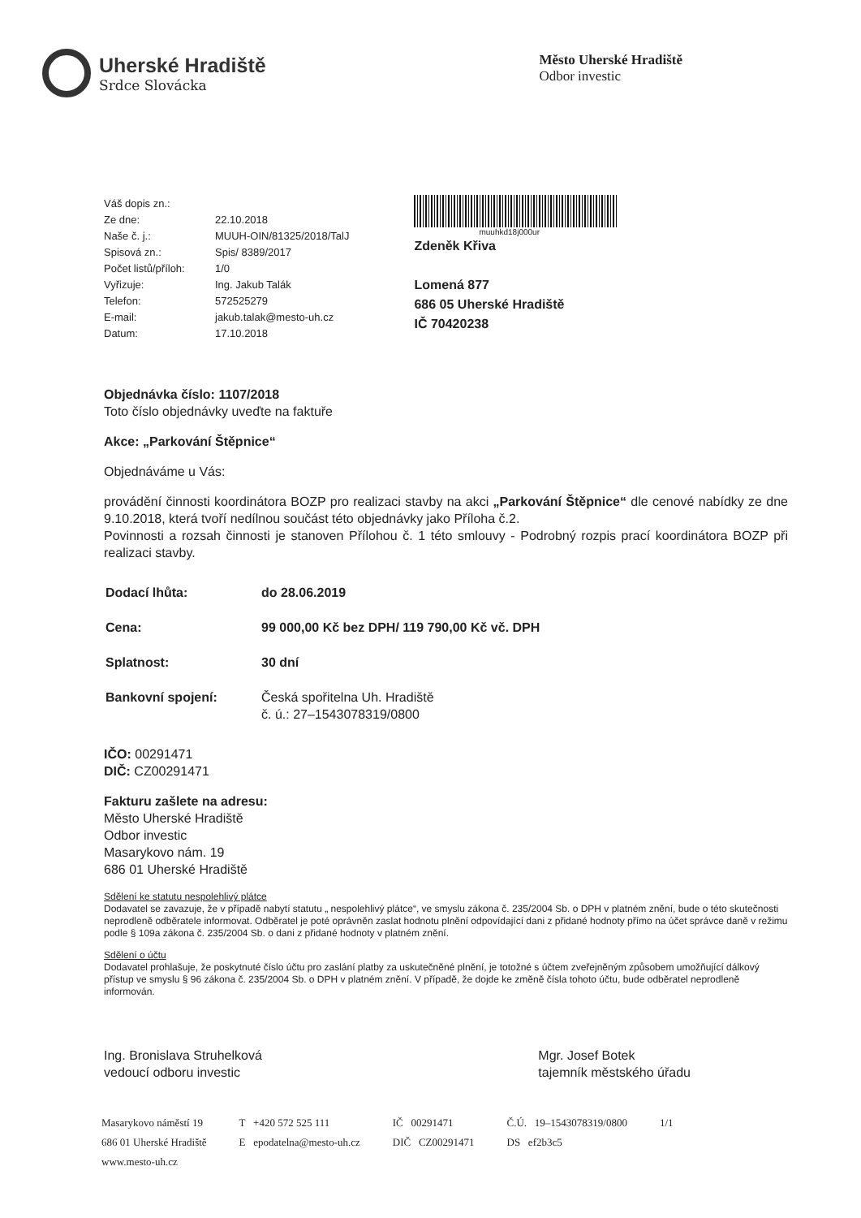Uherské Hradiště
Srdce Slovácka
Město Uherské Hradiště
Odbor investic
| Váš dopis zn.: | |
| Ze dne: | 22.10.2018 |
| Naše č. j.: | MUUH-OIN/81325/2018/TalJ |
| Spisová zn.: | Spis/ 8389/2017 |
| Počet listů/příloh: | 1/0 |
| Vyřizuje: | Ing. Jakub Talák |
| Telefon: | 572525279 |
| E-mail: | jakub.talak@mesto-uh.cz |
| Datum: | 17.10.2018 |
muuhkd18j000ur
Zdeněk Křiva
Lomená 877
686 05 Uherské Hradiště
IČ 70420238
Objednávka číslo: 1107/2018
Toto číslo objednávky uveďte na faktuře
Akce: „Parkování Štěpnice“
Objednáváme u Vás:
provádění činnosti koordinátora BOZP pro realizaci stavby na akci „Parkování Štěpnice“ dle cenové nabídky ze dne 9.10.2018, která tvoří nedílnou součást této objednávky jako Příloha č.2.
Povinnosti a rozsah činnosti je stanoven Přílohou č. 1 této smlouvy - Podrobný rozpis prací koordinátora BOZP při realizaci stavby.
| Dodací lhůta: | do 28.06.2019 |
| Cena: | 99 000,00 Kč bez DPH/ 119 790,00 Kč vč. DPH |
| Splatnost: | 30 dní |
| Bankovní spojení: | Česká spořitelna Uh. Hradiště č. ú.: 27–1543078319/0800 |
IČO: 00291471
DIČ: CZ00291471
Fakturu zašlete na adresu:
Město Uherské Hradiště
Odbor investic
Masarykovo nám. 19
686 01 Uherské Hradiště
Sdělení ke statutu nespolehlivý plátce
Dodavatel se zavazuje, že v případě nabytí statutu „ nespolehlivý plátce“, ve smyslu zákona č. 235/2004 Sb. o DPH v platném znění, bude o této skutečnosti neprodleně odběratele informovat. Odběratel je poté oprávněn zaslat hodnotu plnění odpovídající dani z přidané hodnoty přímo na účet správce daně v režimu podle § 109a zákona č. 235/2004 Sb. o dani z přidané hodnoty v platném znění.
Sdělení o účtu
Dodavatel prohlašuje, že poskytnuté číslo účtu pro zaslání platby za uskutečněné plnění, je totožné s účtem zveřejněným způsobem umožňující dálkový přístup ve smyslu § 96 zákona č. 235/2004 Sb. o DPH v platném znění. V případě, že dojde ke změně čísla tohoto účtu, bude odběratel neprodleně informován.
Ing. Bronislava Struhelková
vedoucí odboru investic
Mgr. Josef Botek
tajemník městského úřadu
Masarykovo náměstí 19
686 01 Uherské Hradiště
www.mesto-uh.cz
T +420 572 525 111
E epodatelna@mesto-uh.cz
IČ 00291471
DIČ CZ00291471
Č.Ú. 19–1543078319/0800
DS ef2b3c5
1/1